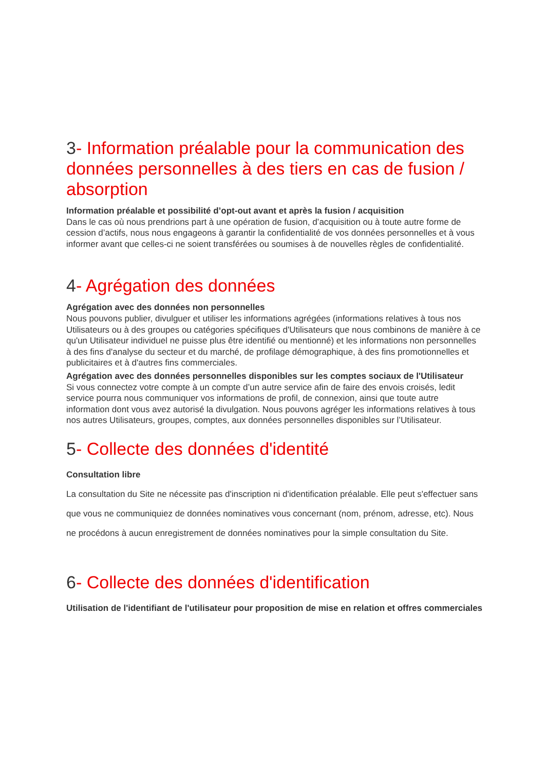3- Information préalable pour la communication des données personnelles à des tiers en cas de fusion / absorption
Information préalable et possibilité d’opt-out avant et après la fusion / acquisition
Dans le cas où nous prendrions part à une opération de fusion, d’acquisition ou à toute autre forme de cession d’actifs, nous nous engageons à garantir la confidentialité de vos données personnelles et à vous informer avant que celles-ci ne soient transférées ou soumises à de nouvelles règles de confidentialité.
4- Agrégation des données
Agrégation avec des données non personnelles
Nous pouvons publier, divulguer et utiliser les informations agrégées (informations relatives à tous nos Utilisateurs ou à des groupes ou catégories spécifiques d'Utilisateurs que nous combinons de manière à ce qu'un Utilisateur individuel ne puisse plus être identifié ou mentionné) et les informations non personnelles à des fins d'analyse du secteur et du marché, de profilage démographique, à des fins promotionnelles et publicitaires et à d'autres fins commerciales.
Agrégation avec des données personnelles disponibles sur les comptes sociaux de l'Utilisateur
Si vous connectez votre compte à un compte d’un autre service afin de faire des envois croisés, ledit service pourra nous communiquer vos informations de profil, de connexion, ainsi que toute autre information dont vous avez autorisé la divulgation. Nous pouvons agréger les informations relatives à tous nos autres Utilisateurs, groupes, comptes, aux données personnelles disponibles sur l’Utilisateur.
5- Collecte des données d'identité
Consultation libre
La consultation du Site ne nécessite pas d'inscription ni d'identification préalable. Elle peut s'effectuer sans que vous ne communiquiez de données nominatives vous concernant (nom, prénom, adresse, etc). Nous ne procédons à aucun enregistrement de données nominatives pour la simple consultation du Site.
6- Collecte des données d'identification
Utilisation de l'identifiant de l'utilisateur pour proposition de mise en relation et offres commerciales